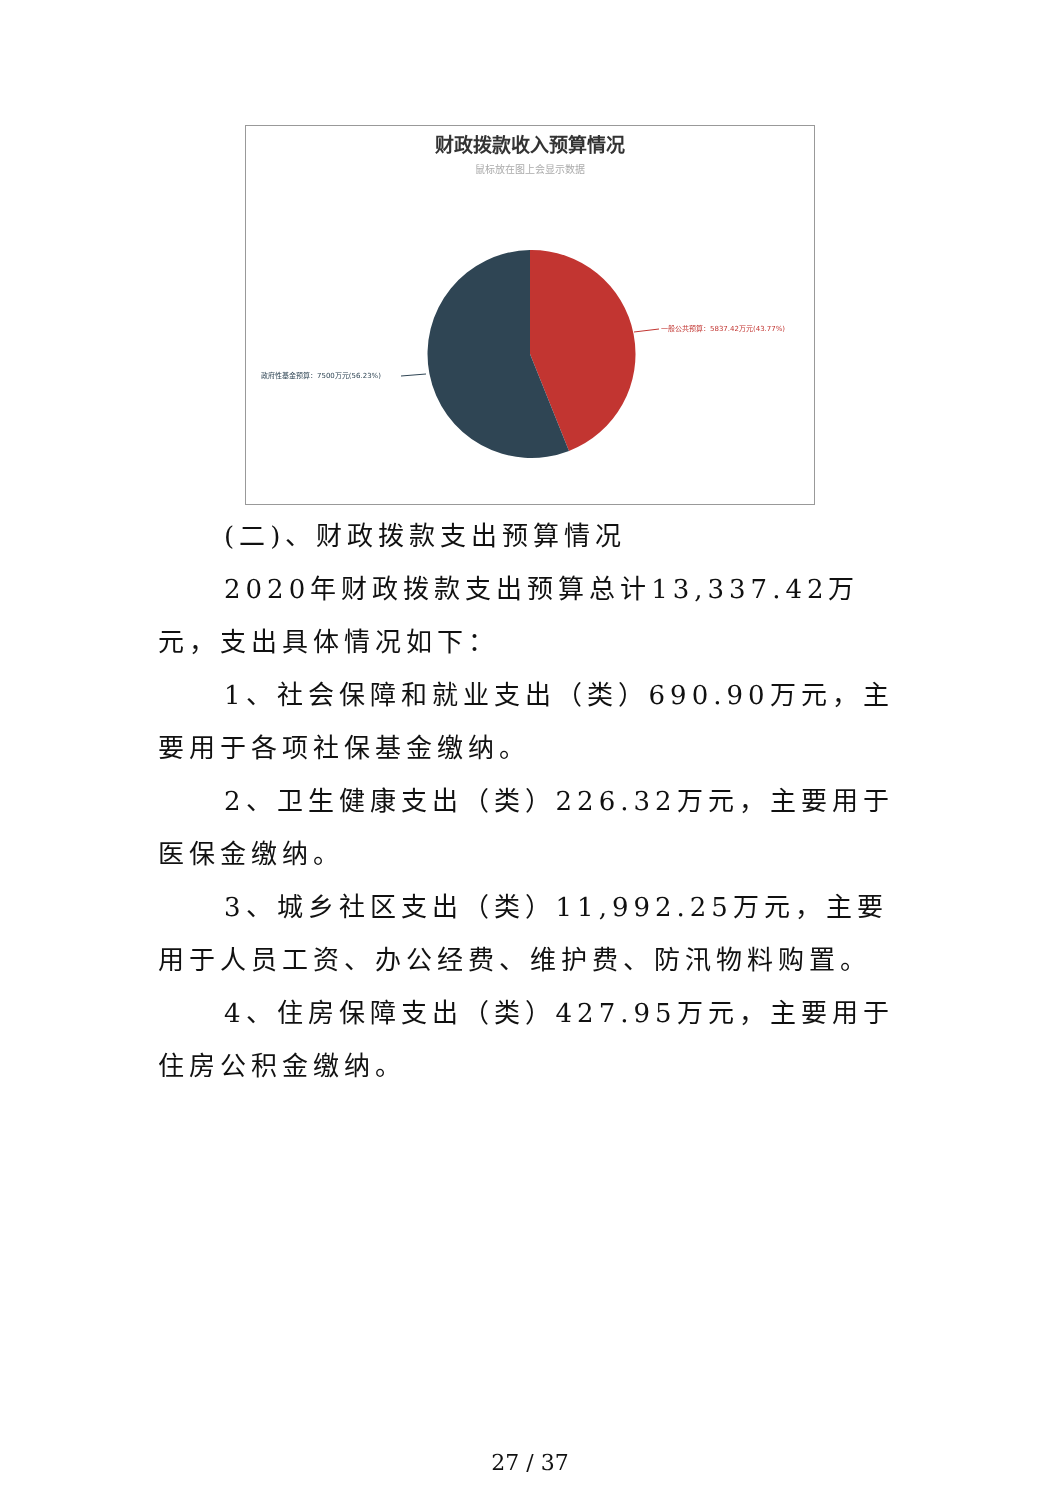财政拨款收入预算情况
鼠标放在图上会显示数据
一般公共预算：5837.42万元(43.77%)
政府性基金预算：7500万元(56.23%)
(二)、财政拨款支出预算情况
2020年财政拨款支出预算总计13,337.42万元，支出具体情况如下：
1、社会保障和就业支出（类）690.90万元，主要用于各项社保基金缴纳。
2、卫生健康支出（类）226.32万元，主要用于医保金缴纳。
3、城乡社区支出（类）11,992.25万元，主要用于人员工资、办公经费、维护费、防汛物料购置。
4、住房保障支出（类）427.95万元，主要用于住房公积金缴纳。
27 / 37